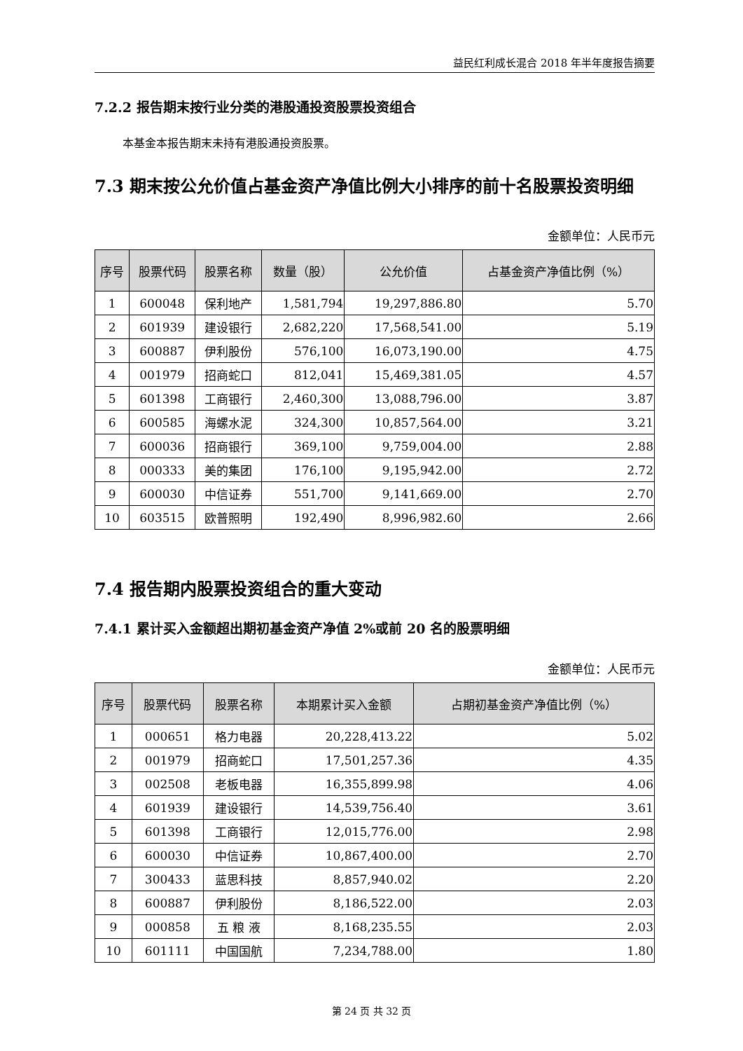益民红利成长混合 2018 年半年度报告摘要
7.2.2 报告期末按行业分类的港股通投资股票投资组合
本基金本报告期末未持有港股通投资股票。
7.3 期末按公允价值占基金资产净值比例大小排序的前十名股票投资明细
金额单位：人民币元
| 序号 | 股票代码 | 股票名称 | 数量（股） | 公允价值 | 占基金资产净值比例（%） |
| --- | --- | --- | --- | --- | --- |
| 1 | 600048 | 保利地产 | 1,581,794 | 19,297,886.80 | 5.70 |
| 2 | 601939 | 建设银行 | 2,682,220 | 17,568,541.00 | 5.19 |
| 3 | 600887 | 伊利股份 | 576,100 | 16,073,190.00 | 4.75 |
| 4 | 001979 | 招商蛇口 | 812,041 | 15,469,381.05 | 4.57 |
| 5 | 601398 | 工商银行 | 2,460,300 | 13,088,796.00 | 3.87 |
| 6 | 600585 | 海螺水泥 | 324,300 | 10,857,564.00 | 3.21 |
| 7 | 600036 | 招商银行 | 369,100 | 9,759,004.00 | 2.88 |
| 8 | 000333 | 美的集团 | 176,100 | 9,195,942.00 | 2.72 |
| 9 | 600030 | 中信证券 | 551,700 | 9,141,669.00 | 2.70 |
| 10 | 603515 | 欧普照明 | 192,490 | 8,996,982.60 | 2.66 |
7.4 报告期内股票投资组合的重大变动
7.4.1 累计买入金额超出期初基金资产净值 2%或前 20 名的股票明细
金额单位：人民币元
| 序号 | 股票代码 | 股票名称 | 本期累计买入金额 | 占期初基金资产净值比例（%） |
| --- | --- | --- | --- | --- |
| 1 | 000651 | 格力电器 | 20,228,413.22 | 5.02 |
| 2 | 001979 | 招商蛇口 | 17,501,257.36 | 4.35 |
| 3 | 002508 | 老板电器 | 16,355,899.98 | 4.06 |
| 4 | 601939 | 建设银行 | 14,539,756.40 | 3.61 |
| 5 | 601398 | 工商银行 | 12,015,776.00 | 2.98 |
| 6 | 600030 | 中信证券 | 10,867,400.00 | 2.70 |
| 7 | 300433 | 蓝思科技 | 8,857,940.02 | 2.20 |
| 8 | 600887 | 伊利股份 | 8,186,522.00 | 2.03 |
| 9 | 000858 | 五 粮 液 | 8,168,235.55 | 2.03 |
| 10 | 601111 | 中国国航 | 7,234,788.00 | 1.80 |
第 24 页 共 32 页